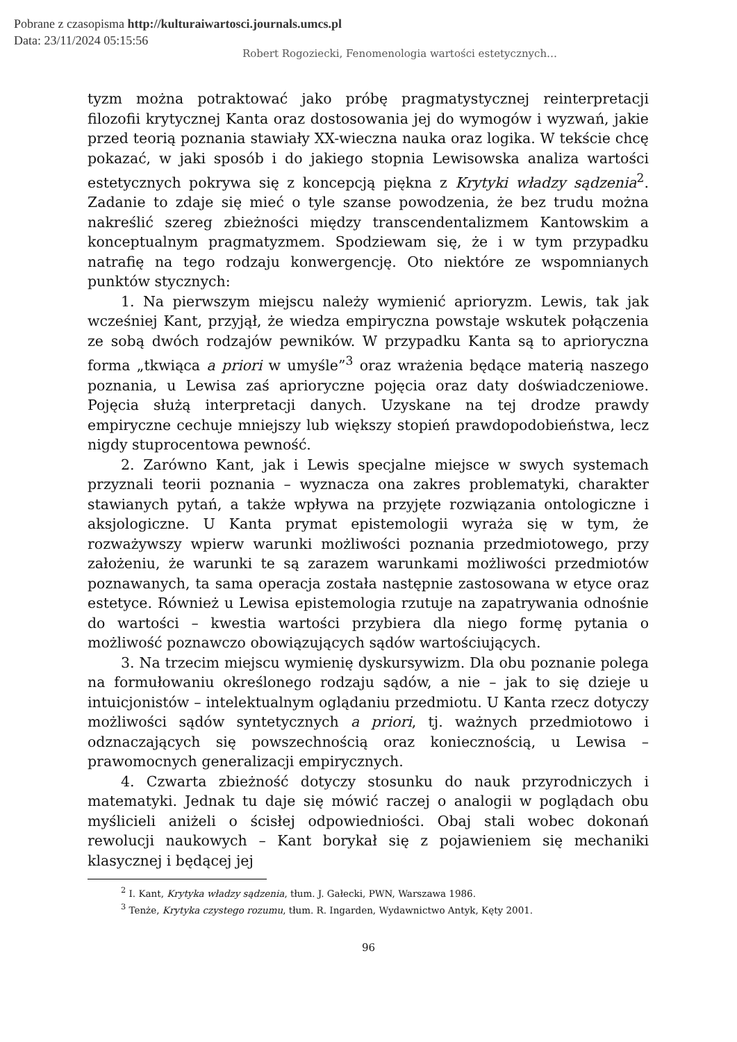Pobrane z czasopisma http://kulturaiwartosci.journals.umcs.pl
Data: 23/11/2024 05:15:56
Robert Rogoziecki, Fenomenologia wartości estetycznych…
tyzm można potraktować jako próbę pragmatystycznej reinterpretacji filozofii krytycznej Kanta oraz dostosowania jej do wymogów i wyzwań, jakie przed teorią poznania stawiały XX-wieczna nauka oraz logika. W tekście chcę pokazać, w jaki sposób i do jakiego stopnia Lewisowska analiza wartości estetycznych pokrywa się z koncepcją piękna z Krytyki władzy sądzenia<sup>2</sup>. Zadanie to zdaje się mieć o tyle szanse powodzenia, że bez trudu można nakreślić szereg zbieżności między transcendentalizmem Kantowskim a konceptualnym pragmatyzmem. Spodziewam się, że i w tym przypadku natrafię na tego rodzaju konwergencję. Oto niektóre ze wspomnianych punktów stycznych:
1. Na pierwszym miejscu należy wymienić aprioryzm. Lewis, tak jak wcześniej Kant, przyjął, że wiedza empiryczna powstaje wskutek połączenia ze sobą dwóch rodzajów pewników. W przypadku Kanta są to aprioryczna forma „tkwiąca a priori w umyśle”<sup>3</sup> oraz wrażenia będące materią naszego poznania, u Lewisa zaś aprioryczne pojęcia oraz daty doświadczeniowe. Pojęcia służą interpretacji danych. Uzyskane na tej drodze prawdy empiryczne cechuje mniejszy lub większy stopień prawdopodobieństwa, lecz nigdy stuprocentowa pewność.
2. Zarówno Kant, jak i Lewis specjalne miejsce w swych systemach przyznali teorii poznania – wyznacza ona zakres problematyki, charakter stawianych pytań, a także wpływa na przyjęte rozwiązania ontologiczne i aksjologiczne. U Kanta prymat epistemologii wyraża się w tym, że rozważywszy wpierw warunki możliwości poznania przedmiotowego, przy założeniu, że warunki te są zarazem warunkami możliwości przedmiotów poznawanych, ta sama operacja została następnie zastosowana w etyce oraz estetyce. Również u Lewisa epistemologia rzutuje na zapatrywania odnośnie do wartości – kwestia wartości przybiera dla niego formę pytania o możliwość poznawczo obowiązujących sądów wartościujących.
3. Na trzecim miejscu wymienię dyskursywizm. Dla obu poznanie polega na formułowaniu określonego rodzaju sądów, a nie – jak to się dzieje u intuicjonistów – intelektualnym oglądaniu przedmiotu. U Kanta rzecz dotyczy możliwości sądów syntetycznych a priori, tj. ważnych przedmiotowo i odznaczających się powszechnością oraz koniecznością, u Lewisa – prawomocnych generalizacji empirycznych.
4. Czwarta zbieżność dotyczy stosunku do nauk przyrodniczych i matematyki. Jednak tu daje się mówić raczej o analogii w poglądach obu myślicieli aniżeli o ścisłej odpowiedniości. Obaj stali wobec dokonań rewolucji naukowych – Kant borykał się z pojawieniem się mechaniki klasycznej i będącej jej
<sup>2</sup> I. Kant, Krytyka władzy sądzenia, tłum. J. Gałecki, PWN, Warszawa 1986.
<sup>3</sup> Tenże, Krytyka czystego rozumu, tłum. R. Ingarden, Wydawnictwo Antyk, Kęty 2001.
96